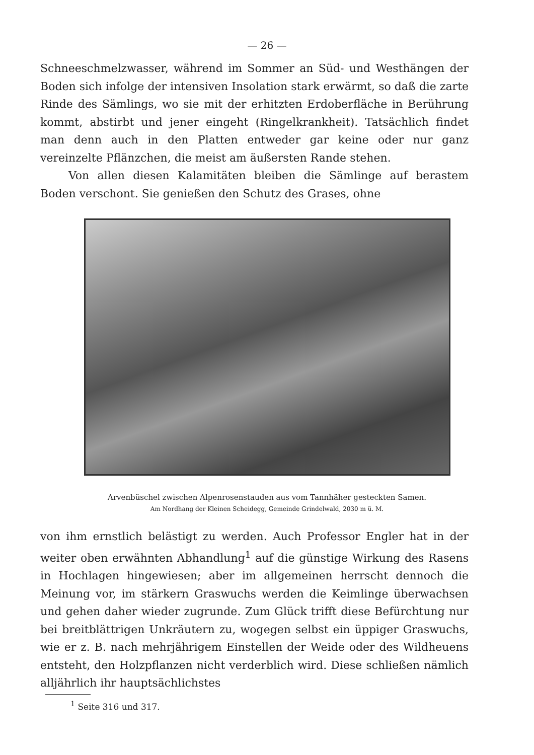— 26 —
Schneeschmelzwasser, während im Sommer an Süd- und Westhängen der Boden sich infolge der intensiven Insolation stark erwärmt, so daß die zarte Rinde des Sämlings, wo sie mit der erhitzten Erdoberfläche in Berührung kommt, abstirbt und jener eingeht (Ringelkrankheit). Tatsächlich findet man denn auch in den Platten entweder gar keine oder nur ganz vereinzelte Pflänzchen, die meist am äußersten Rande stehen.
Von allen diesen Kalamitäten bleiben die Sämlinge auf berastem Boden verschont. Sie genießen den Schutz des Grases, ohne
Arvenbüschel zwischen Alpenrosenstauden aus vom Tannhäher gesteckten Samen.
Am Nordhang der Kleinen Scheidegg, Gemeinde Grindelwald, 2030 m ü. M.
von ihm ernstlich belästigt zu werden. Auch Professor Engler hat in der weiter oben erwähnten Abhandlung<sup>1</sup> auf die günstige Wirkung des Rasens in Hochlagen hingewiesen; aber im allgemeinen herrscht dennoch die Meinung vor, im stärkern Graswuchs werden die Keimlinge überwachsen und gehen daher wieder zugrunde. Zum Glück trifft diese Befürchtung nur bei breitblättrigen Unkräutern zu, wogegen selbst ein üppiger Graswuchs, wie er z. B. nach mehrjährigem Einstellen der Weide oder des Wildheuens entsteht, den Holzpflanzen nicht verderblich wird. Diese schließen nämlich alljährlich ihr hauptsächlichstes
<sup>1</sup> Seite 316 und 317.